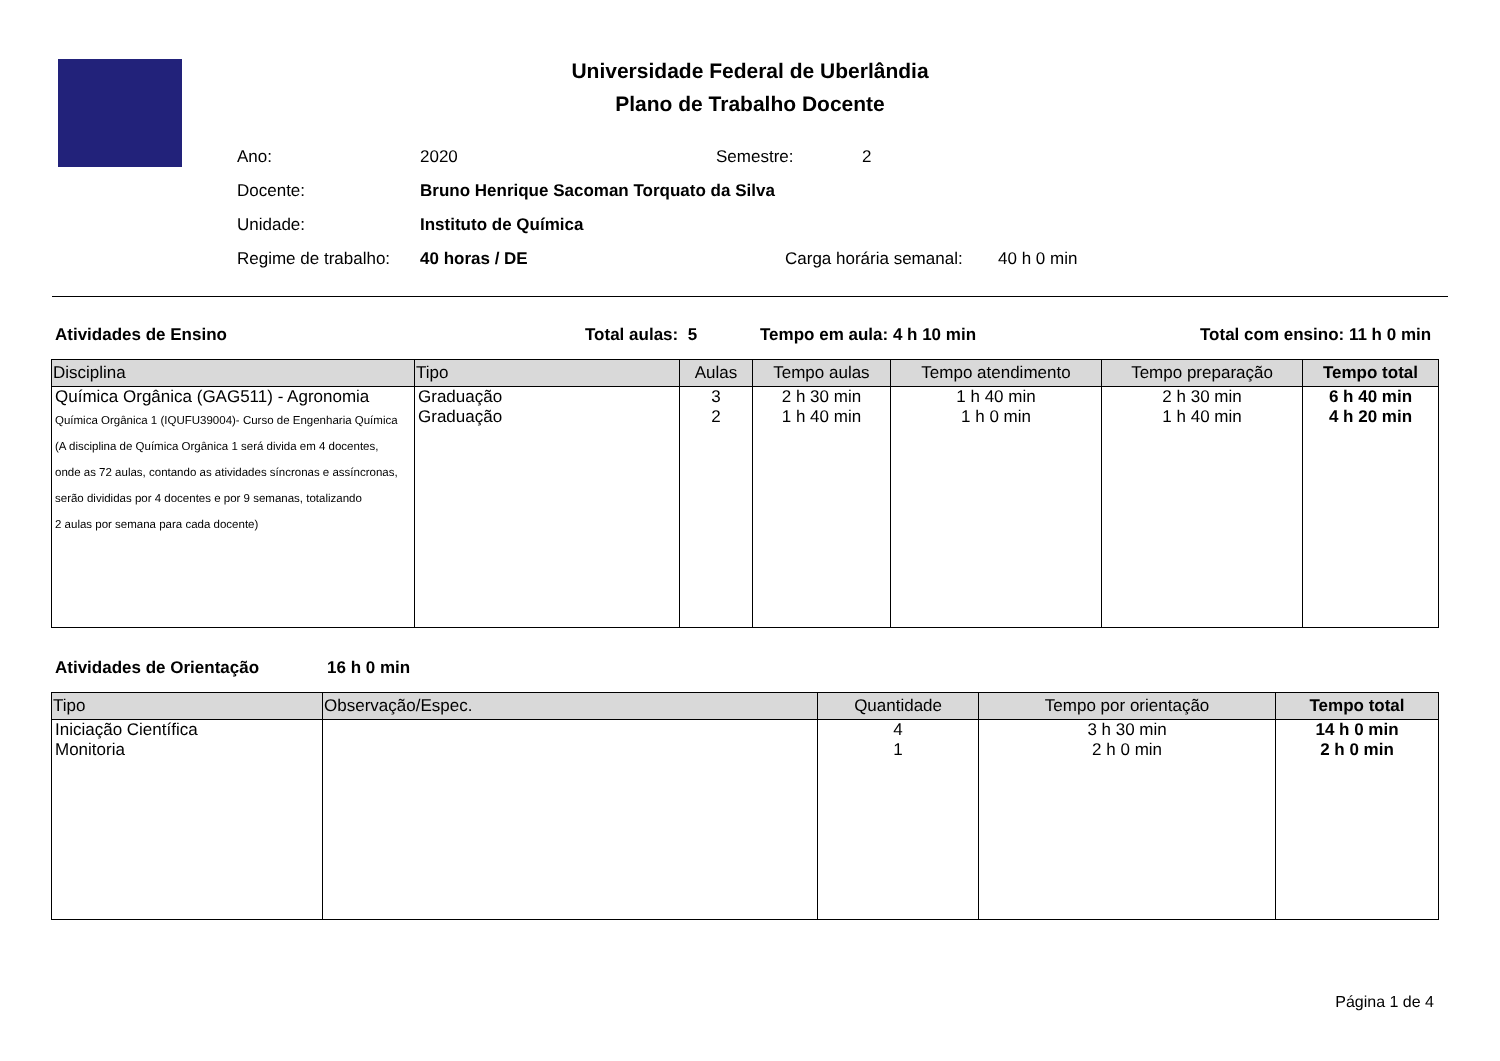Universidade Federal de Uberlândia
Plano de Trabalho Docente
Ano: 2020 Semestre: 2
Docente: Bruno Henrique Sacoman Torquato da Silva
Unidade: Instituto de Química
Regime de trabalho: 40 horas / DE Carga horária semanal: 40 h 0 min
Atividades de Ensino Total aulas: 5 Tempo em aula: 4 h 10 min Total com ensino: 11 h 0 min
| Disciplina | Tipo | Aulas | Tempo aulas | Tempo atendimento | Tempo preparação | Tempo total |
| --- | --- | --- | --- | --- | --- | --- |
| Química Orgânica (GAG511) - Agronomia | Graduação | 3 | 2 h 30 min | 1 h 40 min | 2 h 30 min | 6 h 40 min |
| Química Orgânica 1 (IQUFU39004)- Curso de Engenharia Química (A disciplina de Química Orgânica 1 será divida em 4 docentes, onde as 72 aulas, contando as atividades síncronas e assíncronas, serão divididas por 4 docentes e por 9 semanas, totalizando 2 aulas por semana para cada docente) | Graduação | 2 | 1 h 40 min | 1 h 0 min | 1 h 40 min | 4 h 20 min |
Atividades de Orientação 16 h 0 min
| Tipo | Observação/Espec. | Quantidade | Tempo por orientação | Tempo total |
| --- | --- | --- | --- | --- |
| Iniciação Científica | | 4 | 3 h 30 min | 14 h 0 min |
| Monitoria | | 1 | 2 h 0 min | 2 h 0 min |
Página 1 de 4